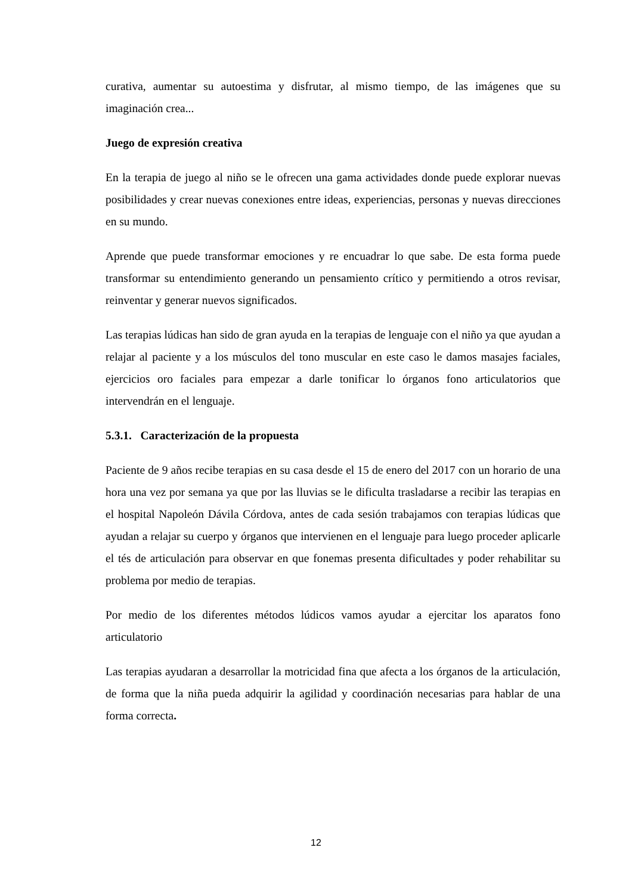curativa, aumentar su autoestima y disfrutar, al mismo tiempo, de las imágenes que su imaginación crea...
Juego de expresión creativa
En la terapia de juego al niño se le ofrecen una gama actividades donde puede explorar nuevas posibilidades y crear nuevas conexiones entre ideas, experiencias, personas y nuevas direcciones en su mundo.
Aprende que puede transformar emociones y re encuadrar lo que sabe. De esta forma puede transformar su entendimiento generando un pensamiento crítico y permitiendo a otros revisar, reinventar y generar nuevos significados.
Las terapias lúdicas han sido de gran ayuda en la terapias de lenguaje con el niño ya que ayudan a relajar al paciente y a los músculos del tono muscular en este caso le damos masajes faciales, ejercicios oro faciales para empezar a darle tonificar lo órganos fono articulatorios que intervendrán en el lenguaje.
5.3.1. Caracterización de la propuesta
Paciente de 9 años recibe terapias en su casa desde el 15 de enero del 2017 con un horario de una hora una vez por semana ya que por las lluvias se le dificulta trasladarse a recibir las terapias en el hospital Napoleón Dávila Córdova, antes de cada sesión trabajamos con terapias lúdicas que ayudan a relajar su cuerpo y órganos que intervienen en el lenguaje para luego proceder aplicarle el tés de articulación para observar en que fonemas presenta dificultades y poder rehabilitar su problema por medio de terapias.
Por medio de los diferentes métodos lúdicos vamos ayudar a ejercitar los aparatos fono articulatorio
Las terapias ayudaran a desarrollar la motricidad fina que afecta a los órganos de la articulación, de forma que la niña pueda adquirir la agilidad y coordinación necesarias para hablar de una forma correcta.
12